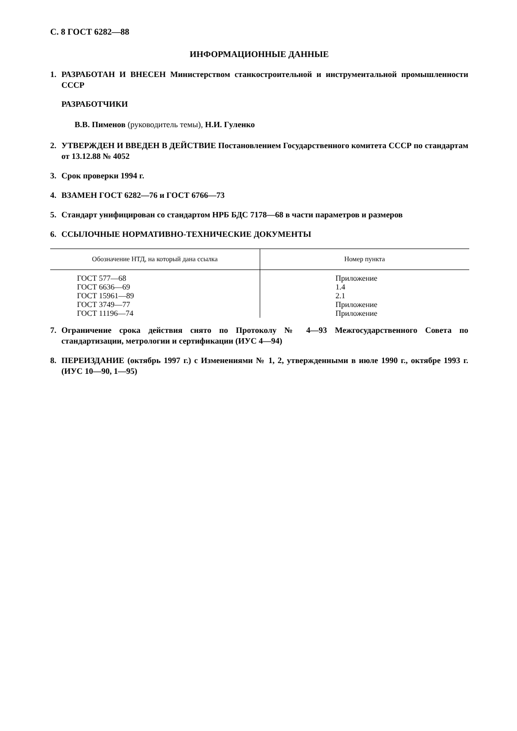С. 8 ГОСТ 6282—88
ИНФОРМАЦИОННЫЕ ДАННЫЕ
1. РАЗРАБОТАН И ВНЕСЕН Министерством станкостроительной и инструментальной промышленности СССР
РАЗРАБОТЧИКИ
В.В. Пименов (руководитель темы), Н.И. Гуленко
2. УТВЕРЖДЕН И ВВЕДЕН В ДЕЙСТВИЕ Постановлением Государственного комитета СССР по стандартам от 13.12.88 № 4052
3. Срок проверки 1994 г.
4. ВЗАМЕН ГОСТ 6282—76 и ГОСТ 6766—73
5. Стандарт унифицирован со стандартом НРБ БДС 7178—68 в части параметров и размеров
6. ССЫЛОЧНЫЕ НОРМАТИВНО-ТЕХНИЧЕСКИЕ ДОКУМЕНТЫ
| Обозначение НТД, на который дана ссылка | Номер пункта |
| --- | --- |
| ГОСТ 577—68 ГОСТ 6636—69 ГОСТ 15961—89 ГОСТ 3749—77 ГОСТ 11196—74 | Приложение 1.4 2.1 Приложение Приложение |
7. Ограничение срока действия снято по Протоколу № 4—93 Межгосударственного Совета по стандартизации, метрологии и сертификации (ИУС 4—94)
8. ПЕРЕИЗДАНИЕ (октябрь 1997 г.) с Изменениями № 1, 2, утвержденными в июле 1990 г., октябре 1993 г. (ИУС 10—90, 1—95)